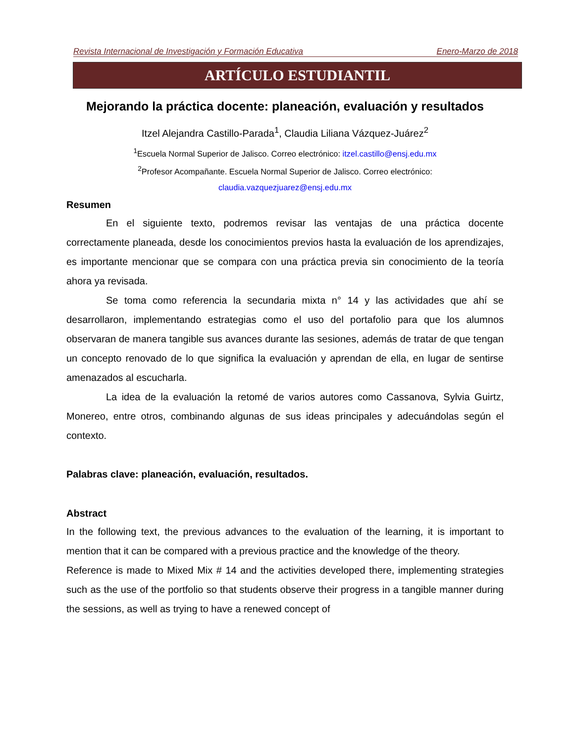Revista Internacional de Investigación y Formación Educativa Enero-Marzo de 2018
ARTÍCULO ESTUDIANTIL
Mejorando la práctica docente: planeación, evaluación y resultados
Itzel Alejandra Castillo-Parada<sup>1</sup>, Claudia Liliana Vázquez-Juárez<sup>2</sup>
<sup>1</sup> Escuela Normal Superior de Jalisco. Correo electrónico: itzel.castillo@ensj.edu.mx
<sup>2</sup> Profesor Acompañante. Escuela Normal Superior de Jalisco. Correo electrónico:
claudia.vazquezjuarez@ensj.edu.mx
Resumen
En el siguiente texto, podremos revisar las ventajas de una práctica docente correctamente planeada, desde los conocimientos previos hasta la evaluación de los aprendizajes, es importante mencionar que se compara con una práctica previa sin conocimiento de la teoría ahora ya revisada.
Se toma como referencia la secundaria mixta n° 14 y las actividades que ahí se desarrollaron, implementando estrategias como el uso del portafolio para que los alumnos observaran de manera tangible sus avances durante las sesiones, además de tratar de que tengan un concepto renovado de lo que significa la evaluación y aprendan de ella, en lugar de sentirse amenazados al escucharla.
La idea de la evaluación la retomé de varios autores como Cassanova, Sylvia Guirtz, Monereo, entre otros, combinando algunas de sus ideas principales y adecuándolas según el contexto.
Palabras clave: planeación, evaluación, resultados.
Abstract
In the following text, the previous advances to the evaluation of the learning, it is important to mention that it can be compared with a previous practice and the knowledge of the theory.
Reference is made to Mixed Mix # 14 and the activities developed there, implementing strategies such as the use of the portfolio so that students observe their progress in a tangible manner during the sessions, as well as trying to have a renewed concept of